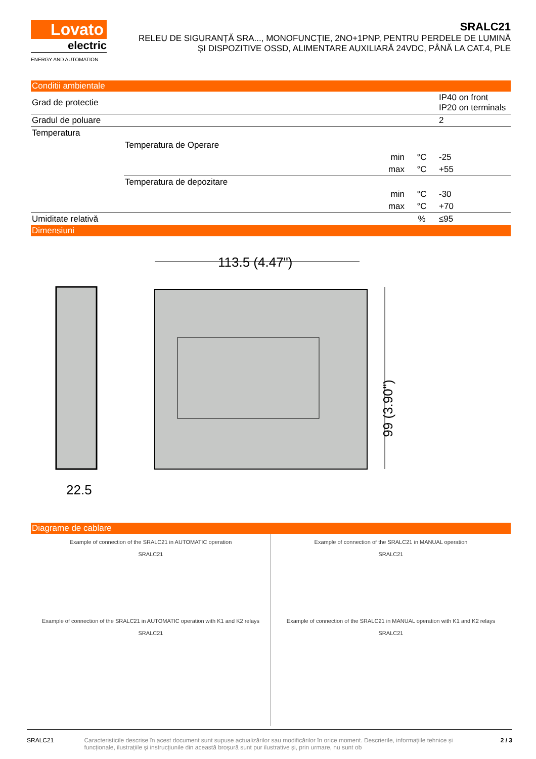Lovato
electric
ENERGY AND AUTOMATION
SRALC21
RELEU DE SIGURANȚĂ SRA..., MONOFUNCȚIE, 2NO+1PNP, PENTRU PERDELE DE LUMINĂ
ȘI DISPOZITIVE OSSD, ALIMENTARE AUXILIARĂ 24VDC, PÂNĂ LA CAT.4, PLE
Conditii ambientale
| Grad de protectie | | | | IP40 on front IP20 on terminals |
| Gradul de poluare | | | | 2 |
| Temperatura | | | | |
| | Temperatura de Operare | | | |
| | | min | °C | -25 |
| | | max | °C | +55 |
| | Temperatura de depozitare | | | |
| | | min | °C | -30 |
| | | max | °C | +70 |
| Umiditate relativă | | | % | ≤95 |
Dimensiuni
113.5 (4.47")
22.5
99 (3.90")
Diagrame de cablare
Example of connection of the SRALC21 in AUTOMATIC operation
SRALC21
Example of connection of the SRALC21 in AUTOMATIC operation with K1 and K2 relays
SRALC21
Example of connection of the SRALC21 in MANUAL operation
SRALC21
Example of connection of the SRALC21 in MANUAL operation with K1 and K2 relays
SRALC21
SRALC21 Caracteristicile descrise în acest document sunt supuse actualizărilor sau modificărilor în orice moment. Descrierile, informațiile tehnice și funcționale, ilustrațiile și instrucțiunile din această broșură sunt pur ilustrative și, prin urmare, nu sunt ob 2 / 3